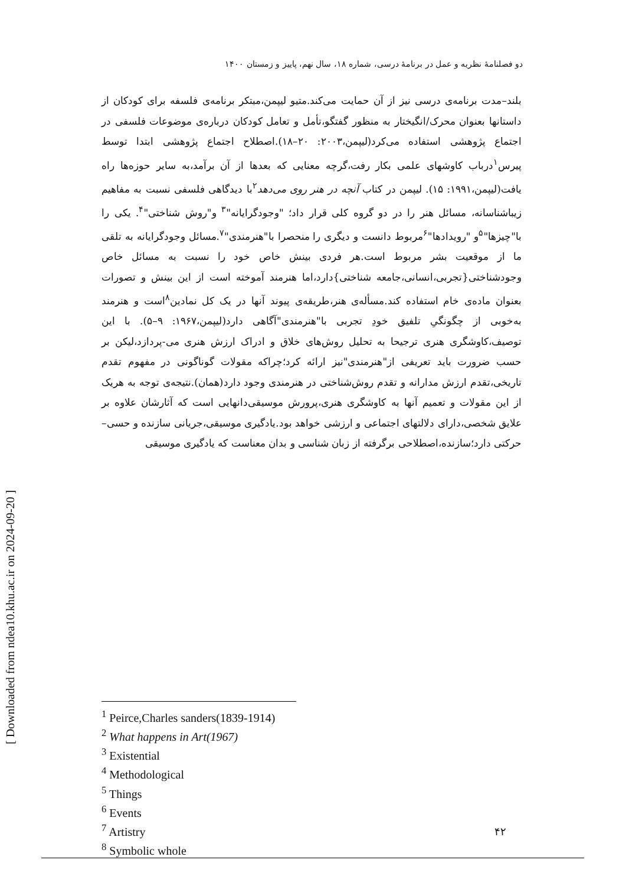دو فصلنامهٔ نظریه و عمل در برنامهٔ درسی، شماره ۱۸، سال نهم، پاییز و زمستان ۱۴۰۰
بلند–مدت برنامه‌ی درسی نیز از آن حمایت می‌کند.متیو لیپمن،مبتکر برنامه‌ی فلسفه برای کودکان از داستانها بعنوان محرک/انگیختار به منظور گفتگو،تأمل و تعامل کودکان درباره‌ی موضوعات فلسفی در اجتماع پژوهشی استفاده می‌کرد(لیپمن،۲۰۰۳: ۲۰–۱۸).اصطلاح اجتماع پژوهشی ابتدا توسط پیرس<sup>۱</sup>درباب کاوشهای علمی بکار رفت،گرچه معنایی که بعدها از آن برآمد،به سایر حوزه‌ها راه یافت(لیپمن،۱۹۹۱: ۱۵). لیپمن در کتاب آنچه در هنر روی می‌دهد<sup>۲</sup>با دیدگاهی فلسفی نسبت به مفاهیم زیباشناسانه، مسائل هنر را در دو گروه کلی قرار داد؛ "وجودگرایانه"<sup>۳</sup> و"روش شناختی"<sup>۴</sup>. یکی را با"چیزها"<sup>۵</sup>و "رویدادها"<sup>۶</sup>مربوط دانست و دیگری را منحصرا با"هنرمندی"<sup>۷</sup>.مسائل وجودگرایانه به تلقی ما از موقعیت بشر مربوط است.هر فردی بینش خاص خود را نسبت به مسائل خاص وجودشناختی{تجربی،انسانی،جامعه شناختی}دارد،اما هنرمند آموخته است از این بینش و تصورات بعنوان ماده‌ی خام استفاده کند.مسأله‌ی هنر،طریقه‌ی پیوند آنها در یک کل نمادین<sup>۸</sup>است و هنرمند به‌خوبی از چگونگیِ تلفیق خودِ تجربی با"هنرمندی"آگاهی دارد(لیپمن،۱۹۶۷: ۹–۵). با این توصیف،کاوشگری هنری ترجیحا به تحلیل روش‌های خلاق و ادراک ارزش هنری می-پردازد،لیکن بر حسب ضرورت باید تعریفی از"هنرمندی"نیز ارائه کرد؛چراکه مقولات گوناگونی در مفهوم تقدم تاریخی،تقدم ارزش مدارانه و تقدم روش‌شناختی در هنرمندی وجود دارد(همان).نتیجه‌ی توجه به هریک از این مقولات و تعمیم آنها به کاوشگری هنری،پرورش موسیقی‌دانهایی است که آثارشان علاوه بر علایق شخصی،دارای دلالتهای اجتماعی و ارزشی خواهد بود.یادگیری موسیقی،جریانی سازنده و حسی–حرکتی دارد؛سازنده،اصطلاحی برگرفته از زبان شناسی و بدان معناست که یادگیری موسیقی
<sup>1</sup> Peirce,Charles sanders(1839-1914)
<sup>2</sup> What happens in Art(1967)
<sup>3</sup> Existential
<sup>4</sup> Methodological
<sup>5</sup> Things
<sup>6</sup> Events
<sup>7</sup> Artistry
<sup>8</sup> Symbolic whole
۴۲
[ Downloaded from ndea10.khu.ac.ir on 2024-09-20 ]